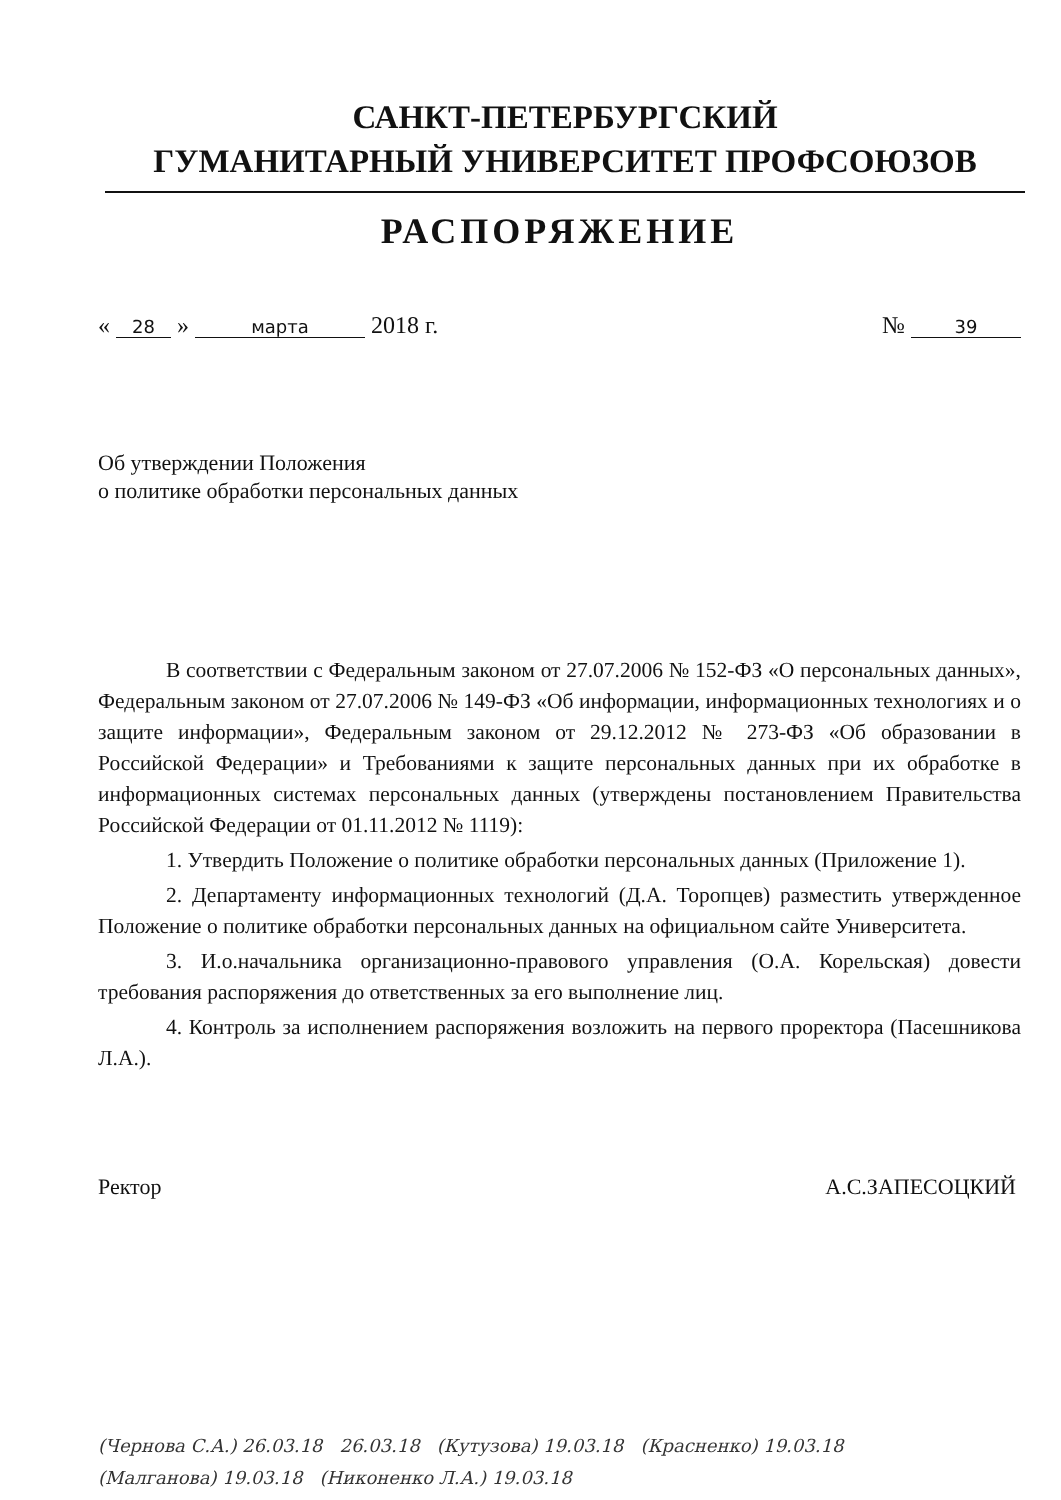САНКТ-ПЕТЕРБУРГСКИЙ
ГУМАНИТАРНЫЙ УНИВЕРСИТЕТ ПРОФСОЮЗОВ
РАСПОРЯЖЕНИЕ
« 28 » марта 2018 г. № 39
Об утверждении Положения
о политике обработки персональных данных
В соответствии с Федеральным законом от 27.07.2006 № 152-ФЗ «О персональных данных», Федеральным законом от 27.07.2006 № 149-ФЗ «Об информации, информационных технологиях и о защите информации», Федеральным законом от 29.12.2012 № 273-ФЗ «Об образовании в Российской Федерации» и Требованиями к защите персональных данных при их обработке в информационных системах персональных данных (утверждены постановлением Правительства Российской Федерации от 01.11.2012 № 1119):
1. Утвердить Положение о политике обработки персональных данных (Приложение 1).
2. Департаменту информационных технологий (Д.А. Торопцев) разместить утвержденное Положение о политике обработки персональных данных на официальном сайте Университета.
3. И.о.начальника организационно-правового управления (О.А. Корельская) довести требования распоряжения до ответственных за его выполнение лиц.
4. Контроль за исполнением распоряжения возложить на первого проректора (Пасешникова Л.А.).
Ректор А.С.ЗАПЕСОЦКИЙ
(Чернова С.А.) 26.03.18 26.03.18 (Кутузова) 19.03.18 (Красненко) 19.03.18
(Малганова) 19.03.18 (Никоненко Л.А.) 19.03.18